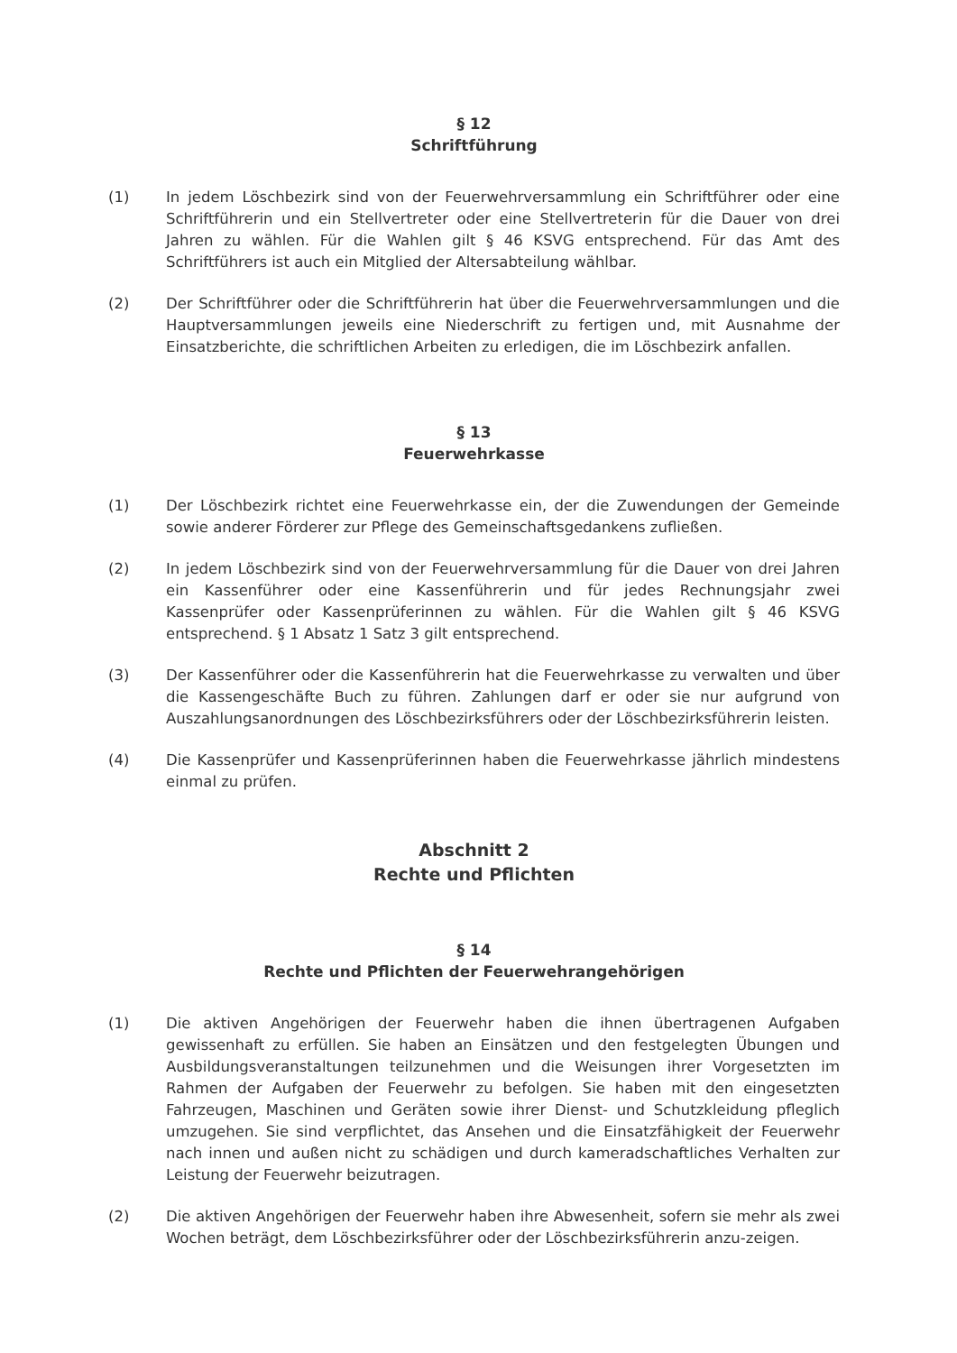§ 12
Schriftführung
(1) In jedem Löschbezirk sind von der Feuerwehrversammlung ein Schriftführer oder eine Schriftführerin und ein Stellvertreter oder eine Stellvertreterin für die Dauer von drei Jahren zu wählen. Für die Wahlen gilt § 46 KSVG entsprechend. Für das Amt des Schriftführers ist auch ein Mitglied der Altersabteilung wählbar.
(2) Der Schriftführer oder die Schriftführerin hat über die Feuerwehrversammlungen und die Hauptversammlungen jeweils eine Niederschrift zu fertigen und, mit Ausnahme der Einsatzberichte, die schriftlichen Arbeiten zu erledigen, die im Löschbezirk anfallen.
§ 13
Feuerwehrkasse
(1) Der Löschbezirk richtet eine Feuerwehrkasse ein, der die Zuwendungen der Gemeinde sowie anderer Förderer zur Pflege des Gemeinschaftsgedankens zufließen.
(2) In jedem Löschbezirk sind von der Feuerwehrversammlung für die Dauer von drei Jahren ein Kassenführer oder eine Kassenführerin und für jedes Rechnungsjahr zwei Kassenprüfer oder Kassenprüferinnen zu wählen. Für die Wahlen gilt § 46 KSVG entsprechend. § 1 Absatz 1 Satz 3 gilt entsprechend.
(3) Der Kassenführer oder die Kassenführerin hat die Feuerwehrkasse zu verwalten und über die Kassengeschäfte Buch zu führen. Zahlungen darf er oder sie nur aufgrund von Auszahlungsanordnungen des Löschbezirksführers oder der Löschbezirksführerin leisten.
(4) Die Kassenprüfer und Kassenprüferinnen haben die Feuerwehrkasse jährlich mindestens einmal zu prüfen.
Abschnitt 2
Rechte und Pflichten
§ 14
Rechte und Pflichten der Feuerwehrangehörigen
(1) Die aktiven Angehörigen der Feuerwehr haben die ihnen übertragenen Aufgaben gewissenhaft zu erfüllen. Sie haben an Einsätzen und den festgelegten Übungen und Ausbildungsveranstaltungen teilzunehmen und die Weisungen ihrer Vorgesetzten im Rahmen der Aufgaben der Feuerwehr zu befolgen. Sie haben mit den eingesetzten Fahrzeugen, Maschinen und Geräten sowie ihrer Dienst- und Schutzkleidung pfleglich umzugehen. Sie sind verpflichtet, das Ansehen und die Einsatzfähigkeit der Feuerwehr nach innen und außen nicht zu schädigen und durch kameradschaftliches Verhalten zur Leistung der Feuerwehr beizutragen.
(2) Die aktiven Angehörigen der Feuerwehr haben ihre Abwesenheit, sofern sie mehr als zwei Wochen beträgt, dem Löschbezirksführer oder der Löschbezirksführerin anzu-zeigen.